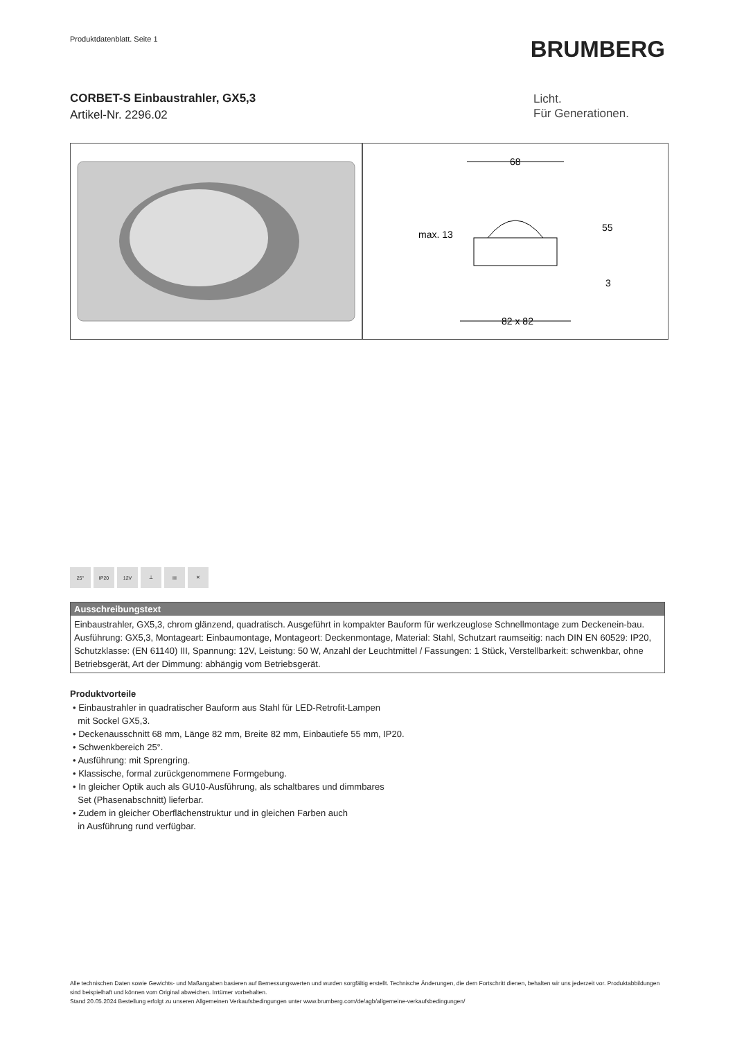Produktdatenblatt. Seite 1
BRUMBERG
CORBET-S Einbaustrahler, GX5,3
Artikel-Nr. 2296.02
Licht.
Für Generationen.
68
max. 13
55
3
82 x 82
25° IP20 12V ⊥ III ✕
Ausschreibungstext
Einbaustrahler, GX5,3, chrom glänzend, quadratisch. Ausgeführt in kompakter Bauform für werkzeuglose Schnellmontage zum Deckenein-bau. Ausführung: GX5,3, Montageart: Einbaumontage, Montageort: Deckenmontage, Material: Stahl, Schutzart raumseitig: nach DIN EN 60529: IP20, Schutzklasse: (EN 61140) III, Spannung: 12V, Leistung: 50 W, Anzahl der Leuchtmittel / Fassungen: 1 Stück, Verstellbarkeit: schwenkbar, ohne Betriebsgerät, Art der Dimmung: abhängig vom Betriebsgerät.
Produktvorteile
• Einbaustrahler in quadratischer Bauform aus Stahl für LED-Retrofit-Lampen
mit Sockel GX5,3.
• Deckenausschnitt 68 mm, Länge 82 mm, Breite 82 mm, Einbautiefe 55 mm, IP20.
• Schwenkbereich 25°.
• Ausführung: mit Sprengring.
• Klassische, formal zurückgenommene Formgebung.
• In gleicher Optik auch als GU10-Ausführung, als schaltbares und dimmbares
Set (Phasenabschnitt) lieferbar.
• Zudem in gleicher Oberflächenstruktur und in gleichen Farben auch
in Ausführung rund verfügbar.
Alle technischen Daten sowie Gewichts- und Maßangaben basieren auf Bemessungswerten und wurden sorgfältig erstellt. Technische Änderungen, die dem Fortschritt dienen, behalten wir uns jederzeit vor. Produktabbildungen sind beispielhaft und können vom Original abweichen. Irrtümer vorbehalten.
Stand 20.05.2024 Bestellung erfolgt zu unseren Allgemeinen Verkaufsbedingungen unter www.brumberg.com/de/agb/allgemeine-verkaufsbedingungen/